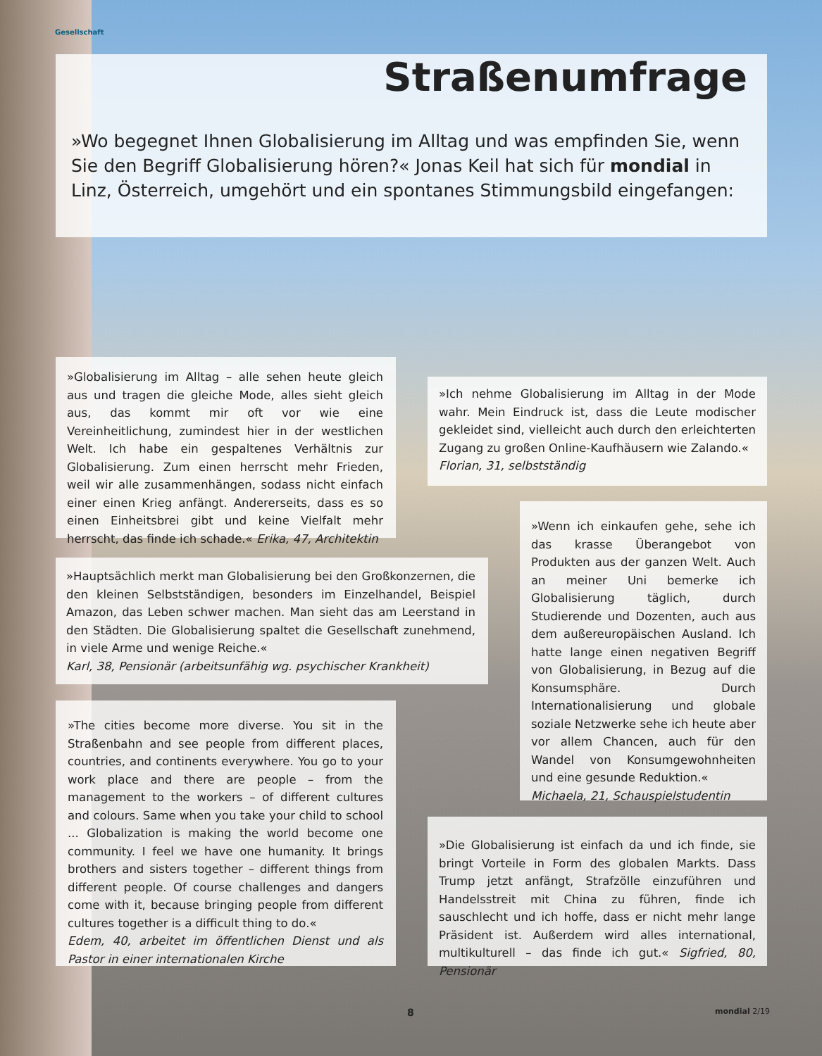Gesellschaft
Straßenumfrage
»Wo begegnet Ihnen Globalisierung im Alltag und was empfinden Sie, wenn Sie den Begriff Globalisierung hören?« Jonas Keil hat sich für mondial in Linz, Österreich, umgehört und ein spontanes Stimmungsbild eingefangen:
»Globalisierung im Alltag – alle sehen heute gleich aus und tragen die gleiche Mode, alles sieht gleich aus, das kommt mir oft vor wie eine Vereinheitlichung, zumindest hier in der westlichen Welt. Ich habe ein gespaltenes Verhältnis zur Globalisierung. Zum einen herrscht mehr Frieden, weil wir alle zusammenhängen, sodass nicht einfach einer einen Krieg anfängt. Andererseits, dass es so einen Einheitsbrei gibt und keine Vielfalt mehr herrscht, das finde ich schade.« Erika, 47, Architektin
»Ich nehme Globalisierung im Alltag in der Mode wahr. Mein Eindruck ist, dass die Leute modischer gekleidet sind, vielleicht auch durch den erleichterten Zugang zu großen Online-Kaufhäusern wie Zalando.«
Florian, 31, selbstständig
»Hauptsächlich merkt man Globalisierung bei den Großkonzernen, die den kleinen Selbstständigen, besonders im Einzelhandel, Beispiel Amazon, das Leben schwer machen. Man sieht das am Leerstand in den Städten. Die Globalisierung spaltet die Gesellschaft zunehmend, in viele Arme und wenige Reiche.«
Karl, 38, Pensionär (arbeitsunfähig wg. psychischer Krankheit)
»Wenn ich einkaufen gehe, sehe ich das krasse Überangebot von Produkten aus der ganzen Welt. Auch an meiner Uni bemerke ich Globalisierung täglich, durch Studierende und Dozenten, auch aus dem außereuropäischen Ausland. Ich hatte lange einen negativen Begriff von Globalisierung, in Bezug auf die Konsumsphäre. Durch Internationalisierung und globale soziale Netzwerke sehe ich heute aber vor allem Chancen, auch für den Wandel von Konsumgewohnheiten und eine gesunde Reduktion.«
Michaela, 21, Schauspielstudentin
»The cities become more diverse. You sit in the Straßenbahn and see people from different places, countries, and continents everywhere. You go to your work place and there are people – from the management to the workers – of different cultures and colours. Same when you take your child to school ... Globalization is making the world become one community. I feel we have one humanity. It brings brothers and sisters together – different things from different people. Of course challenges and dangers come with it, because bringing people from different cultures together is a difficult thing to do.«
Edem, 40, arbeitet im öffentlichen Dienst und als Pastor in einer internationalen Kirche
»Die Globalisierung ist einfach da und ich finde, sie bringt Vorteile in Form des globalen Markts. Dass Trump jetzt anfängt, Strafzölle einzuführen und Handelsstreit mit China zu führen, finde ich sauschlecht und ich hoffe, dass er nicht mehr lange Präsident ist. Außerdem wird alles international, multikulturell – das finde ich gut.« Sigfried, 80, Pensionär
8 mondial 2/19